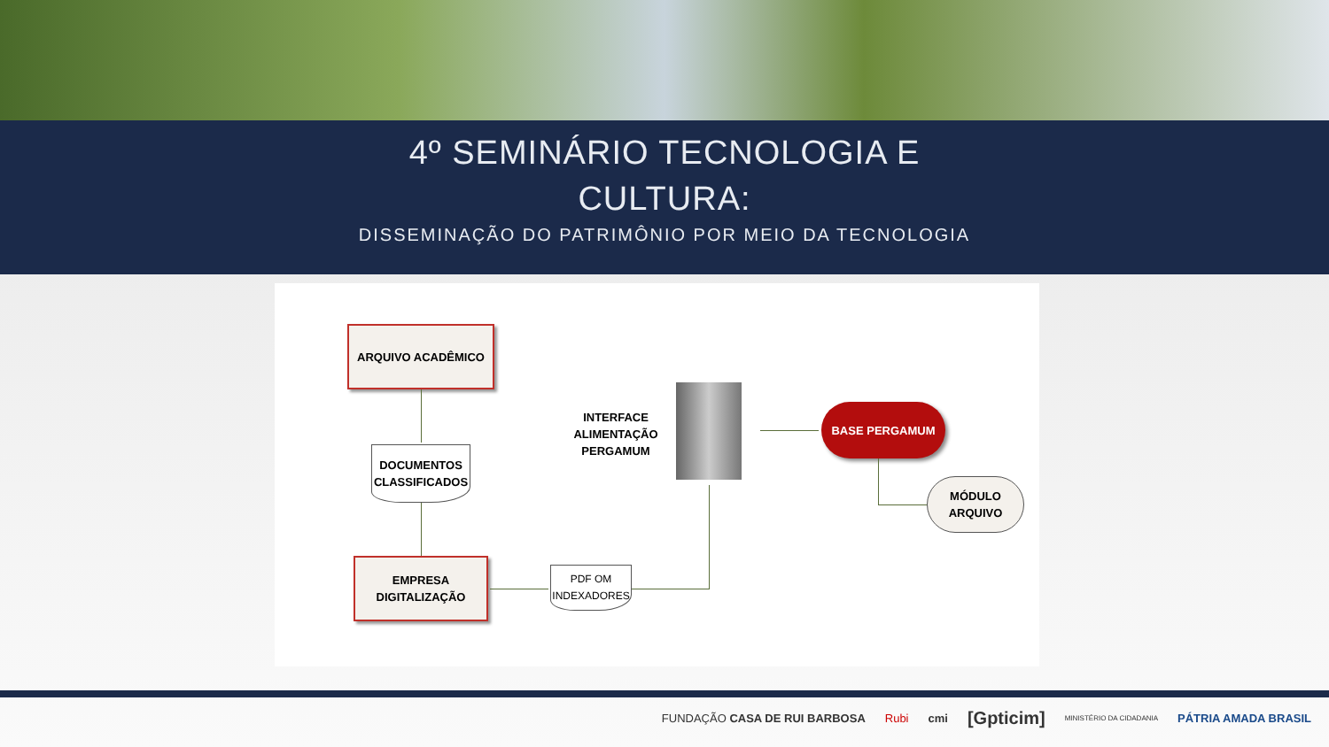4º SEMINÁRIO TECNOLOGIA E
CULTURA:
DISSEMINAÇÃO DO PATRIMÔNIO POR MEIO DA TECNOLOGIA
ARQUIVO ACADÊMICO
DOCUMENTOS CLASSIFICADOS
EMPRESA DIGITALIZAÇÃO
PDF OM INDEXADORES
INTERFACE ALIMENTAÇÃO PERGAMUM
BASE PERGAMUM
MÓDULO ARQUIVO
FUNDAÇÃO CASA DE RUI BARBOSA Rubi cmi [Gpticim] MINISTÉRIO DA CIDADANIA PÁTRIA AMADA BRASIL